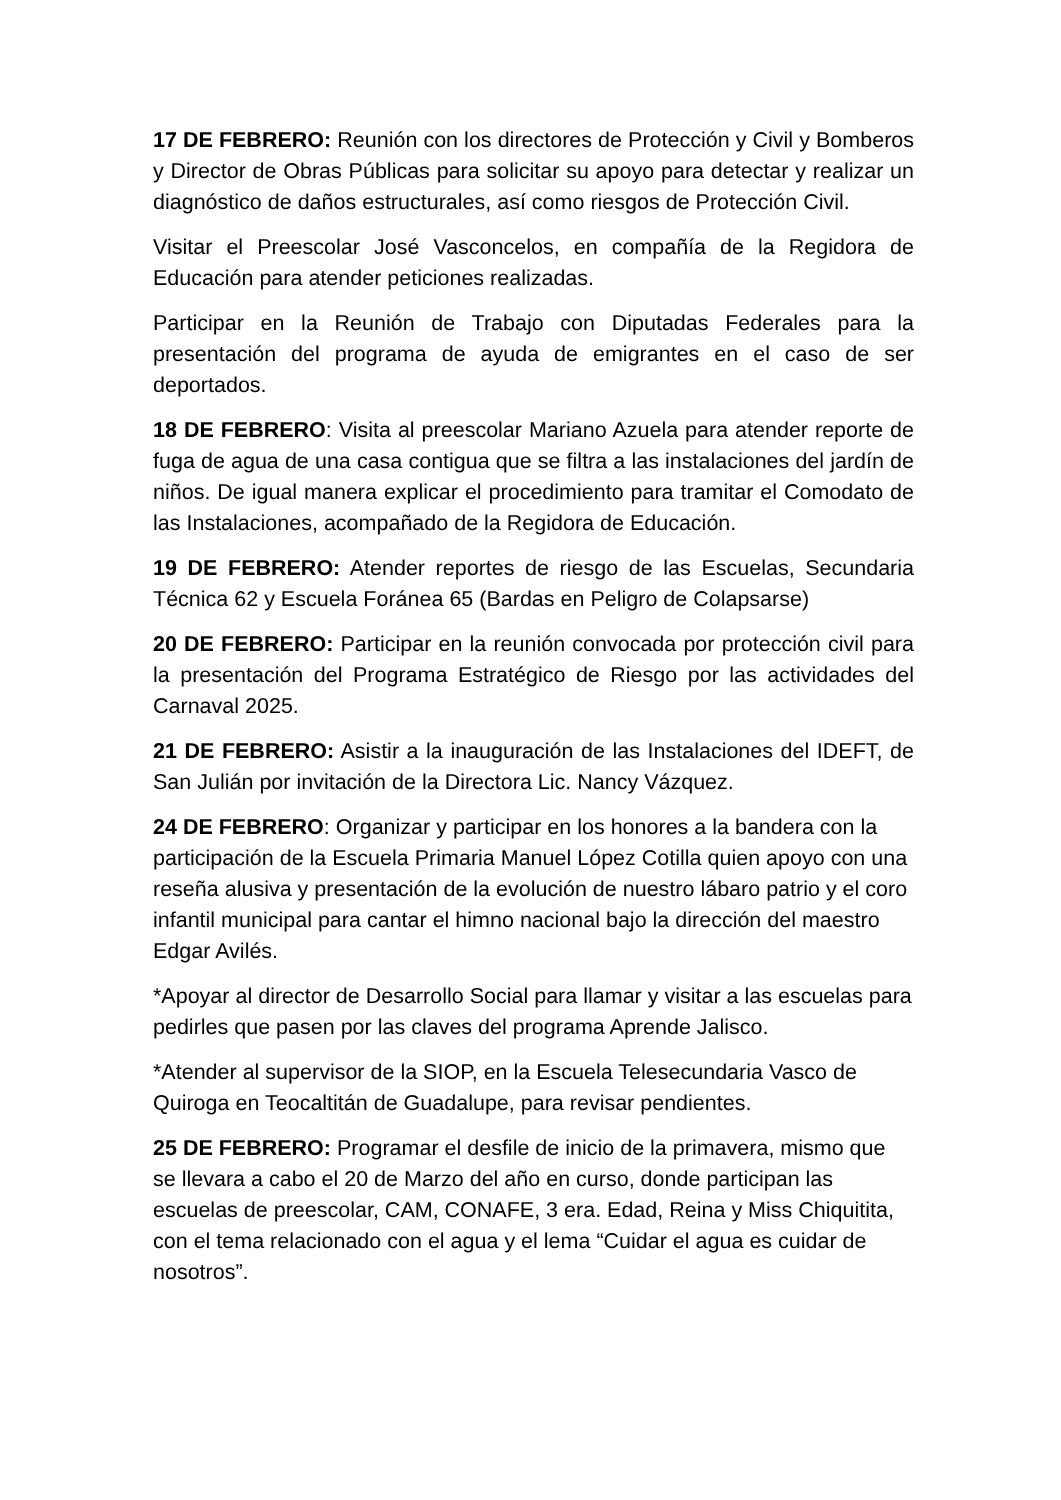17 DE FEBRERO: Reunión con los directores de Protección y Civil y Bomberos y Director de Obras Públicas para solicitar su apoyo para detectar y realizar un diagnóstico de daños estructurales, así como riesgos de Protección Civil.
Visitar el Preescolar José Vasconcelos, en compañía de la Regidora de Educación para atender peticiones realizadas.
Participar en la Reunión de Trabajo con Diputadas Federales para la presentación del programa de ayuda de emigrantes en el caso de ser deportados.
18 DE FEBRERO: Visita al preescolar Mariano Azuela para atender reporte de fuga de agua de una casa contigua que se filtra a las instalaciones del jardín de niños. De igual manera explicar el procedimiento para tramitar el Comodato de las Instalaciones, acompañado de la Regidora de Educación.
19 DE FEBRERO: Atender reportes de riesgo de las Escuelas, Secundaria Técnica 62 y Escuela Foránea 65 (Bardas en Peligro de Colapsarse)
20 DE FEBRERO: Participar en la reunión convocada por protección civil para la presentación del Programa Estratégico de Riesgo por las actividades del Carnaval 2025.
21 DE FEBRERO: Asistir a la inauguración de las Instalaciones del IDEFT, de San Julián por invitación de la Directora Lic. Nancy Vázquez.
24 DE FEBRERO: Organizar y participar en los honores a la bandera con la participación de la Escuela Primaria Manuel López Cotilla quien apoyo con una reseña alusiva y presentación de la evolución de nuestro lábaro patrio y el coro infantil municipal para cantar el himno nacional bajo la dirección del maestro Edgar Avilés.
*Apoyar al director de Desarrollo Social para llamar y visitar a las escuelas para pedirles que pasen por las claves del programa Aprende Jalisco.
*Atender al supervisor de la SIOP, en la Escuela Telesecundaria Vasco de Quiroga en Teocaltitán de Guadalupe, para revisar pendientes.
25 DE FEBRERO: Programar el desfile de inicio de la primavera, mismo que se llevara a cabo el 20 de Marzo del año en curso, donde participan las escuelas de preescolar, CAM, CONAFE, 3 era. Edad, Reina y Miss Chiquitita, con el tema relacionado con el agua y el lema “Cuidar el agua es cuidar de nosotros”.